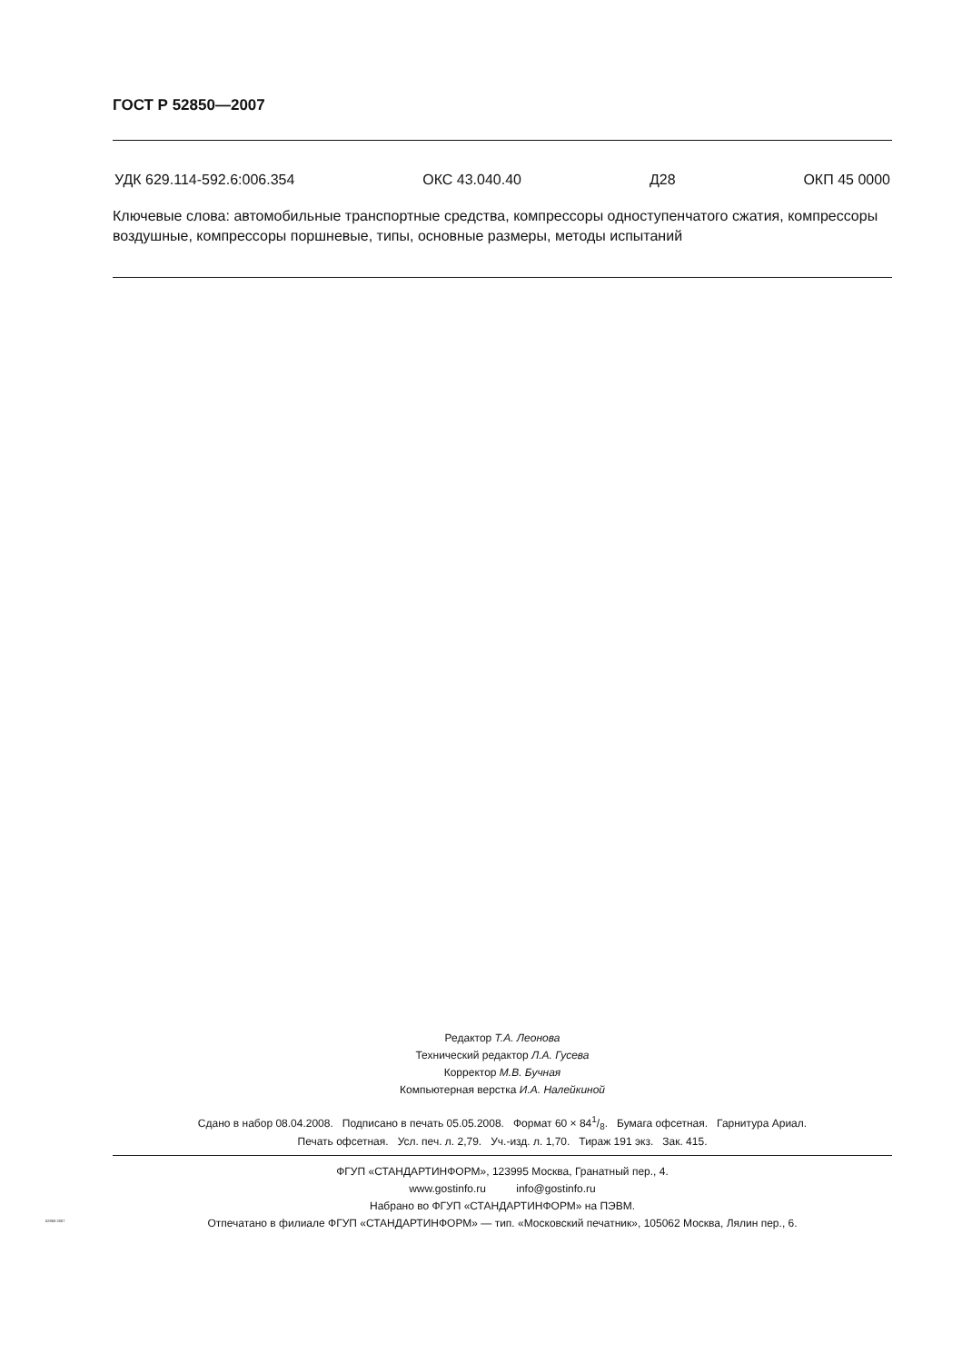ГОСТ Р 52850—2007
УДК 629.114-592.6:006.354 ОКС 43.040.40 Д28 ОКП 45 0000
Ключевые слова: автомобильные транспортные средства, компрессоры одноступенчатого сжатия, компрессоры воздушные, компрессоры поршневые, типы, основные размеры, методы испытаний
Редактор Т.А. Леонова
Технический редактор Л.А. Гусева
Корректор М.В. Бучная
Компьютерная верстка И.А. Налейкиной
Сдано в набор 08.04.2008. Подписано в печать 05.05.2008. Формат 60 × 841/8. Бумага офсетная. Гарнитура Ариал.
Печать офсетная. Усл. печ. л. 2,79. Уч.-изд. л. 1,70. Тираж 191 экз. Зак. 415.
ФГУП «СТАНДАРТИНФОРМ», 123995 Москва, Гранатный пер., 4.
www.gostinfo.ru info@gostinfo.ru
Набрано во ФГУП «СТАНДАРТИНФОРМ» на ПЭВМ.
Отпечатано в филиале ФГУП «СТАНДАРТИНФОРМ» — тип. «Московский печатник», 105062 Москва, Лялин пер., 6.
52850-2007